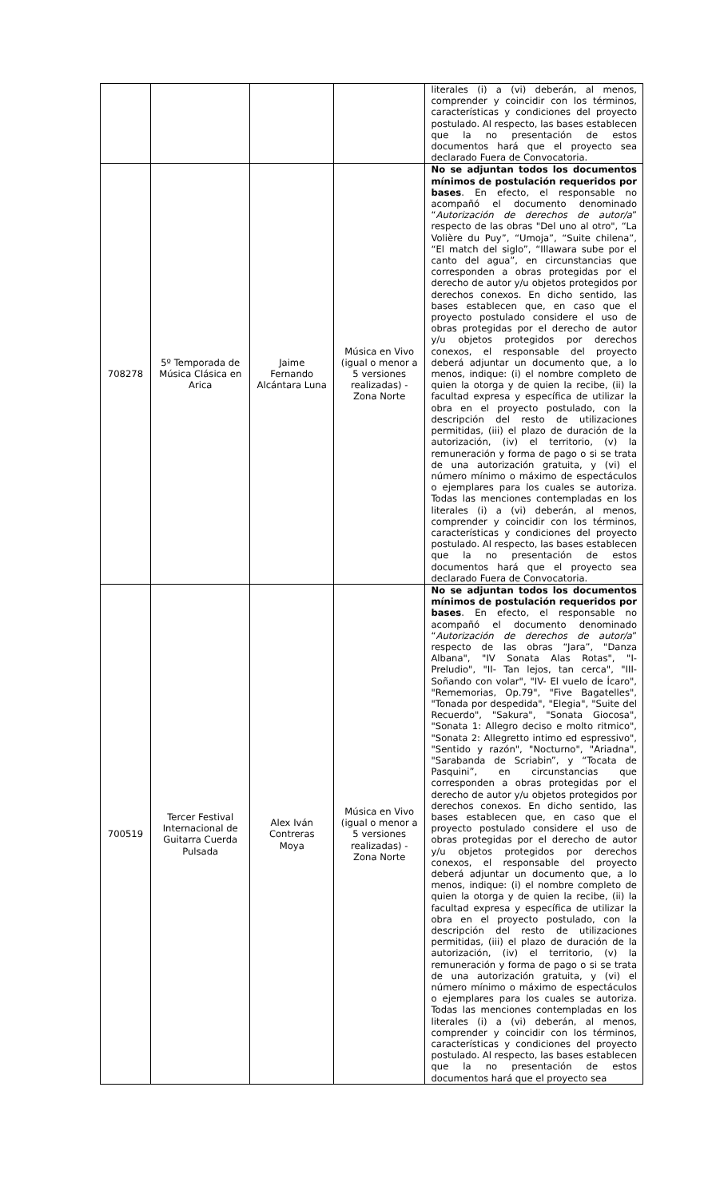| | | | | literales (i) a (vi) deberán, al menos, comprender y coincidir con los términos, características y condiciones del proyecto postulado. Al respecto, las bases establecen que la no presentación de estos documentos hará que el proyecto sea declarado Fuera de Convocatoria. |
| 708278 | 5º Temporada de Música Clásica en Arica | Jaime Fernando Alcántara Luna | Música en Vivo (igual o menor a 5 versiones realizadas) - Zona Norte | No se adjuntan todos los documentos mínimos de postulación requeridos por bases . En efecto, el responsable no acompañó el documento denominado “ Autorización de derechos de autor/a ” respecto de las obras "Del uno al otro", “La Volière du Puy”, “Umoja”, “Suite chilena”, “El match del siglo”, “Illawara sube por el canto del agua”, en circunstancias que corresponden a obras protegidas por el derecho de autor y/u objetos protegidos por derechos conexos. En dicho sentido, las bases establecen que, en caso que el proyecto postulado considere el uso de obras protegidas por el derecho de autor y/u objetos protegidos por derechos conexos, el responsable del proyecto deberá adjuntar un documento que, a lo menos, indique: (i) el nombre completo de quien la otorga y de quien la recibe, (ii) la facultad expresa y específica de utilizar la obra en el proyecto postulado, con la descripción del resto de utilizaciones permitidas, (iii) el plazo de duración de la autorización, (iv) el territorio, (v) la remuneración y forma de pago o si se trata de una autorización gratuita, y (vi) el número mínimo o máximo de espectáculos o ejemplares para los cuales se autoriza. Todas las menciones contempladas en los literales (i) a (vi) deberán, al menos, comprender y coincidir con los términos, características y condiciones del proyecto postulado. Al respecto, las bases establecen que la no presentación de estos documentos hará que el proyecto sea declarado Fuera de Convocatoria. |
| 700519 | Tercer Festival Internacional de Guitarra Cuerda Pulsada | Alex Iván Contreras Moya | Música en Vivo (igual o menor a 5 versiones realizadas) - Zona Norte | No se adjuntan todos los documentos mínimos de postulación requeridos por bases . En efecto, el responsable no acompañó el documento denominado “ Autorización de derechos de autor/a ” respecto de las obras “Jara”, "Danza Albana", "IV Sonata Alas Rotas", "I- Preludio", "II- Tan lejos, tan cerca", "III- Soñando con volar", "IV- El vuelo de Ícaro", "Rememorias, Op.79", "Five Bagatelles", "Tonada por despedida", "Elegia", "Suite del Recuerdo", "Sakura", "Sonata Giocosa", "Sonata 1: Allegro deciso e molto ritmico", "Sonata 2: Allegretto intimo ed espressivo", "Sentido y razón", "Nocturno", "Ariadna", "Sarabanda de Scriabin”, y “Tocata de Pasquini”, en circunstancias que corresponden a obras protegidas por el derecho de autor y/u objetos protegidos por derechos conexos. En dicho sentido, las bases establecen que, en caso que el proyecto postulado considere el uso de obras protegidas por el derecho de autor y/u objetos protegidos por derechos conexos, el responsable del proyecto deberá adjuntar un documento que, a lo menos, indique: (i) el nombre completo de quien la otorga y de quien la recibe, (ii) la facultad expresa y específica de utilizar la obra en el proyecto postulado, con la descripción del resto de utilizaciones permitidas, (iii) el plazo de duración de la autorización, (iv) el territorio, (v) la remuneración y forma de pago o si se trata de una autorización gratuita, y (vi) el número mínimo o máximo de espectáculos o ejemplares para los cuales se autoriza. Todas las menciones contempladas en los literales (i) a (vi) deberán, al menos, comprender y coincidir con los términos, características y condiciones del proyecto postulado. Al respecto, las bases establecen que la no presentación de estos documentos hará que el proyecto sea |